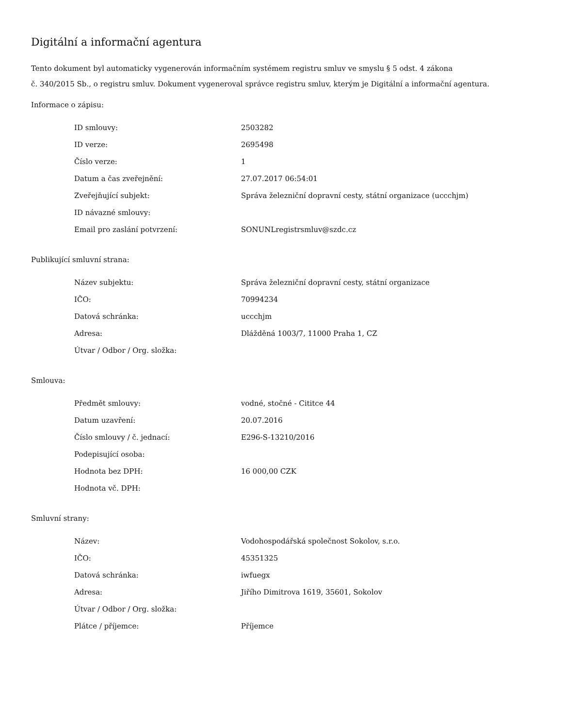Digitální a informační agentura
Tento dokument byl automaticky vygenerován informačním systémem registru smluv ve smyslu § 5 odst. 4 zákona
č. 340/2015 Sb., o registru smluv. Dokument vygeneroval správce registru smluv, kterým je Digitální a informační agentura.
Informace o zápisu:
| ID smlouvy: | 2503282 |
| ID verze: | 2695498 |
| Číslo verze: | 1 |
| Datum a čas zveřejnění: | 27.07.2017 06:54:01 |
| Zveřejňující subjekt: | Správa železniční dopravní cesty, státní organizace (uccchjm) |
| ID návazné smlouvy: | |
| Email pro zaslání potvrzení: | SONUNLregistrsmluv@szdc.cz |
Publikující smluvní strana:
| Název subjektu: | Správa železniční dopravní cesty, státní organizace |
| IČO: | 70994234 |
| Datová schránka: | uccchjm |
| Adresa: | Dlážděná 1003/7, 11000 Praha 1, CZ |
| Útvar / Odbor / Org. složka: | |
Smlouva:
| Předmět smlouvy: | vodné, stočné - Cititce 44 |
| Datum uzavření: | 20.07.2016 |
| Číslo smlouvy / č. jednací: | E296-S-13210/2016 |
| Podepisující osoba: | |
| Hodnota bez DPH: | 16 000,00 CZK |
| Hodnota vč. DPH: | |
Smluvní strany:
| Název: | Vodohospodářská společnost Sokolov, s.r.o. |
| IČO: | 45351325 |
| Datová schránka: | iwfuegx |
| Adresa: | Jiřího Dimitrova 1619, 35601, Sokolov |
| Útvar / Odbor / Org. složka: | |
| Plátce / příjemce: | Příjemce |